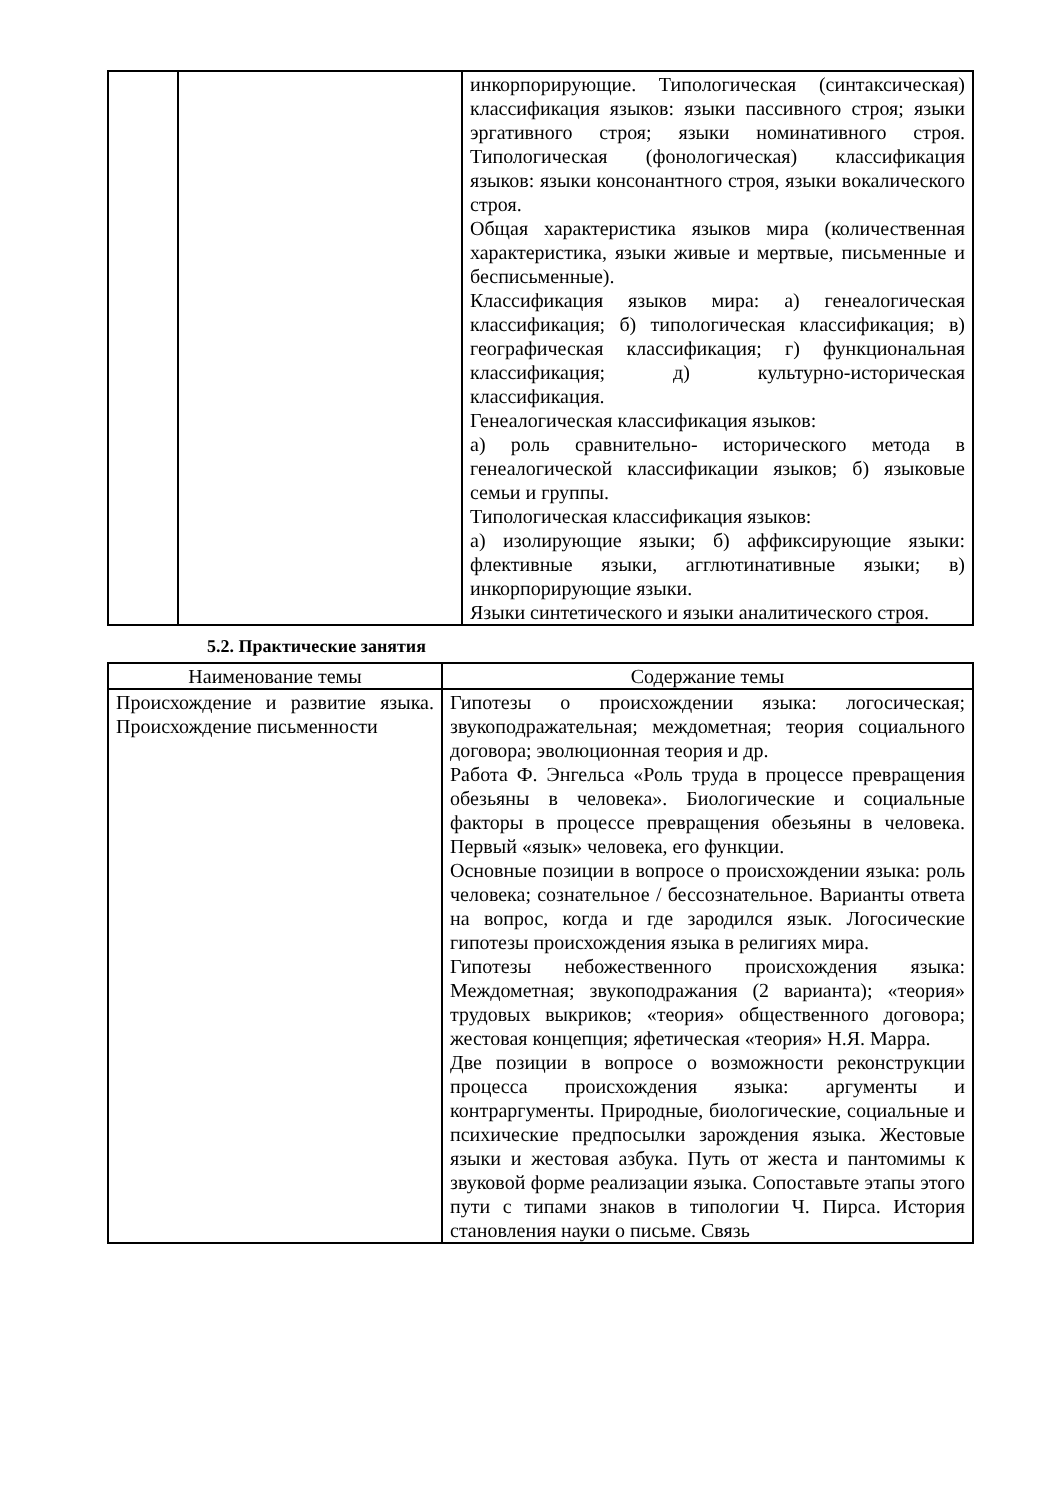| | | инкорпорирующие. Типологическая (синтаксическая) классификация языков: языки пассивного строя; языки эргативного строя; языки номинативного строя. Типологическая (фонологическая) классификация языков: языки консонантного строя, языки вокалического строя. Общая характеристика языков мира (количественная характеристика, языки живые и мертвые, письменные и бесписьменные). Классификация языков мира: а) генеалогическая классификация; б) типологическая классификация; в) географическая классификация; г) функциональная классификация; д) культурно-историческая классификация. Генеалогическая классификация языков: а) роль сравнительно- исторического метода в генеалогической классификации языков; б) языковые семьи и группы. Типологическая классификация языков: а) изолирующие языки; б) аффиксирующие языки: флективные языки, агглютинативные языки; в) инкорпорирующие языки. Языки синтетического и языки аналитического строя. |
5.2. Практические занятия
| Наименование темы | Содержание темы |
| --- | --- |
| Происхождение и развитие языка. Происхождение письменности | Гипотезы о происхождении языка: логосическая; звукоподражательная; междометная; теория социального договора; эволюционная теория и др. Работа Ф. Энгельса «Роль труда в процессе превращения обезьяны в человека». Биологические и социальные факторы в процессе превращения обезьяны в человека. Первый «язык» человека, его функции. Основные позиции в вопросе о происхождении языка: роль человека; сознательное / бессознательное. Варианты ответа на вопрос, когда и где зародился язык. Логосические гипотезы происхождения языка в религиях мира. Гипотезы небожественного происхождения языка: Междометная; звукоподражания (2 варианта); «теория» трудовых выкриков; «теория» общественного договора; жестовая концепция; яфетическая «теория» Н.Я. Марра. Две позиции в вопросе о возможности реконструкции процесса происхождения языка: аргументы и контраргументы. Природные, биологические, социальные и психические предпосылки зарождения языка. Жестовые языки и жестовая азбука. Путь от жеста и пантомимы к звуковой форме реализации языка. Сопоставьте этапы этого пути с типами знаков в типологии Ч. Пирса. История становления науки о письме. Связь |